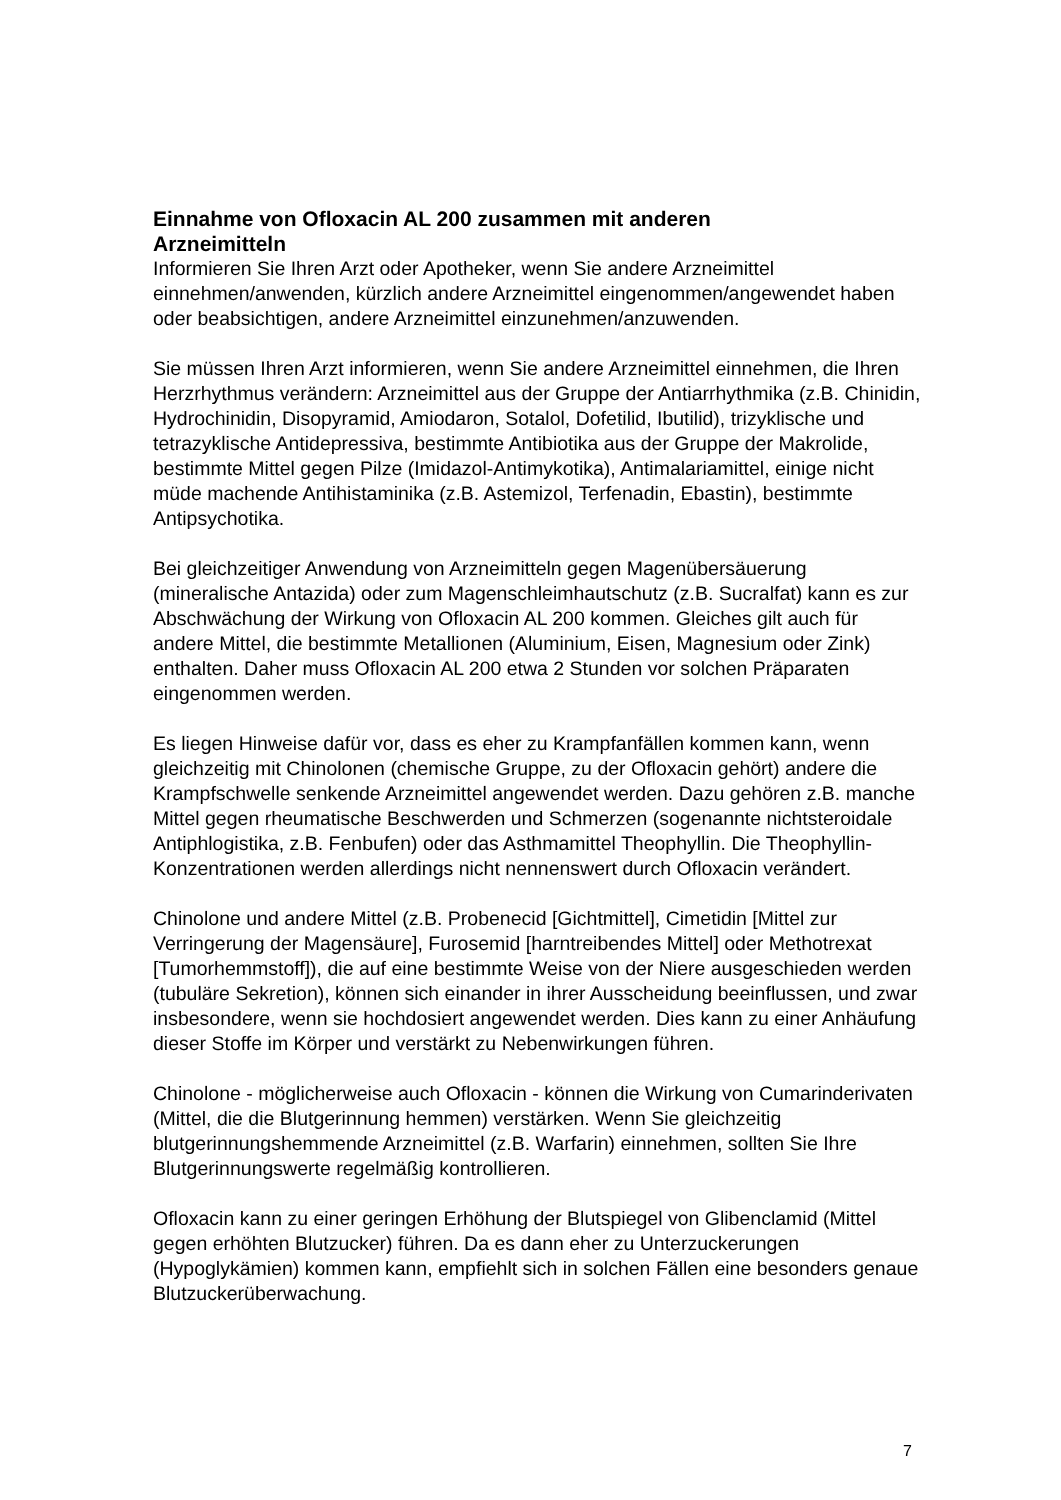Einnahme von Ofloxacin AL 200 zusammen mit anderen
Arzneimitteln
Informieren Sie Ihren Arzt oder Apotheker, wenn Sie andere Arzneimittel einnehmen/anwenden, kürzlich andere Arzneimittel eingenommen/angewendet haben oder beabsichtigen, andere Arzneimittel einzunehmen/anzuwenden.
Sie müssen Ihren Arzt informieren, wenn Sie andere Arzneimittel einnehmen, die Ihren Herzrhythmus verändern: Arzneimittel aus der Gruppe der Antiarrhythmika (z.B. Chinidin, Hydrochinidin, Disopyramid, Amiodaron, Sotalol, Dofetilid, Ibutilid), trizyklische und tetrazyklische Antidepressiva, bestimmte Antibiotika aus der Gruppe der Makrolide, bestimmte Mittel gegen Pilze (Imidazol-Antimykotika), Antimalariamittel, einige nicht müde machende Antihistaminika (z.B. Astemizol, Terfenadin, Ebastin), bestimmte Antipsychotika.
Bei gleichzeitiger Anwendung von Arzneimitteln gegen Magenübersäuerung (mineralische Antazida) oder zum Magenschleimhautschutz (z.B. Sucralfat) kann es zur Abschwächung der Wirkung von Ofloxacin AL 200 kommen. Gleiches gilt auch für andere Mittel, die bestimmte Metallionen (Aluminium, Eisen, Magnesium oder Zink) enthalten. Daher muss Ofloxacin AL 200 etwa 2 Stunden vor solchen Präparaten eingenommen werden.
Es liegen Hinweise dafür vor, dass es eher zu Krampfanfällen kommen kann, wenn gleichzeitig mit Chinolonen (chemische Gruppe, zu der Ofloxacin gehört) andere die Krampfschwelle senkende Arzneimittel angewendet werden. Dazu gehören z.B. manche Mittel gegen rheumatische Beschwerden und Schmerzen (sogenannte nichtsteroidale Antiphlogistika, z.B. Fenbufen) oder das Asthmamittel Theophyllin. Die Theophyllin-Konzentrationen werden allerdings nicht nennenswert durch Ofloxacin verändert.
Chinolone und andere Mittel (z.B. Probenecid [Gichtmittel], Cimetidin [Mittel zur Verringerung der Magensäure], Furosemid [harntreibendes Mittel] oder Methotrexat [Tumorhemmstoff]), die auf eine bestimmte Weise von der Niere ausgeschieden werden (tubuläre Sekretion), können sich einander in ihrer Ausscheidung beeinflussen, und zwar insbesondere, wenn sie hochdosiert angewendet werden. Dies kann zu einer Anhäufung dieser Stoffe im Körper und verstärkt zu Nebenwirkungen führen.
Chinolone - möglicherweise auch Ofloxacin - können die Wirkung von Cumarinderivaten (Mittel, die die Blutgerinnung hemmen) verstärken. Wenn Sie gleichzeitig blutgerinnungshemmende Arzneimittel (z.B. Warfarin) einnehmen, sollten Sie Ihre Blutgerinnungswerte regelmäßig kontrollieren.
Ofloxacin kann zu einer geringen Erhöhung der Blutspiegel von Glibenclamid (Mittel gegen erhöhten Blutzucker) führen. Da es dann eher zu Unterzuckerungen (Hypoglykämien) kommen kann, empfiehlt sich in solchen Fällen eine besonders genaue Blutzuckerüberwachung.
7